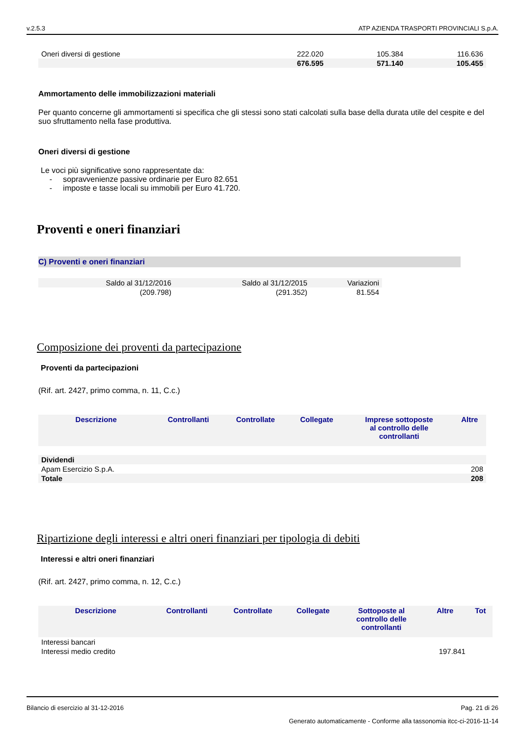v.2.5.3 ATP AZIENDA TRASPORTI PROVINCIALI S.p.A.
| Oneri diversi di gestione | 222.020 | 105.384 | 116.636 |
| | 676.595 | 571.140 | 105.455 |
Ammortamento delle immobilizzazioni materiali
Per quanto concerne gli ammortamenti si specifica che gli stessi sono stati calcolati sulla base della durata utile del cespite e del suo sfruttamento nella fase produttiva.
Oneri diversi di gestione
Le voci più significative sono rappresentate da:
- sopravvenienze passive ordinarie per Euro 82.651
- imposte e tasse locali su immobili per Euro 41.720.
Proventi e oneri finanziari
C) Proventi e oneri finanziari
| Saldo al 31/12/2016 | Saldo al 31/12/2015 | Variazioni |
| (209.798) | (291.352) | 81.554 |
Composizione dei proventi da partecipazione
Proventi da partecipazioni
(Rif. art. 2427, primo comma, n. 11, C.c.)
| Descrizione | Controllanti | Controllate | Collegate | Imprese sottoposte al controllo delle controllanti | Altre |
| --- | --- | --- | --- | --- | --- |
| Dividendi | | | | | |
| Apam Esercizio S.p.A. | | | | | 208 |
| Totale | | | | | 208 |
Ripartizione degli interessi e altri oneri finanziari per tipologia di debiti
Interessi e altri oneri finanziari
(Rif. art. 2427, primo comma, n. 12, C.c.)
| Descrizione | Controllanti | Controllate | Collegate | Sottoposte al controllo delle controllanti | Altre | Tot |
| --- | --- | --- | --- | --- | --- | --- |
| Interessi bancari | | | | | | |
| Interessi medio credito | | | | | 197.841 | |
Bilancio di esercizio al 31-12-2016 Pag. 21 di 26
Generato automaticamente - Conforme alla tassonomia itcc-ci-2016-11-14